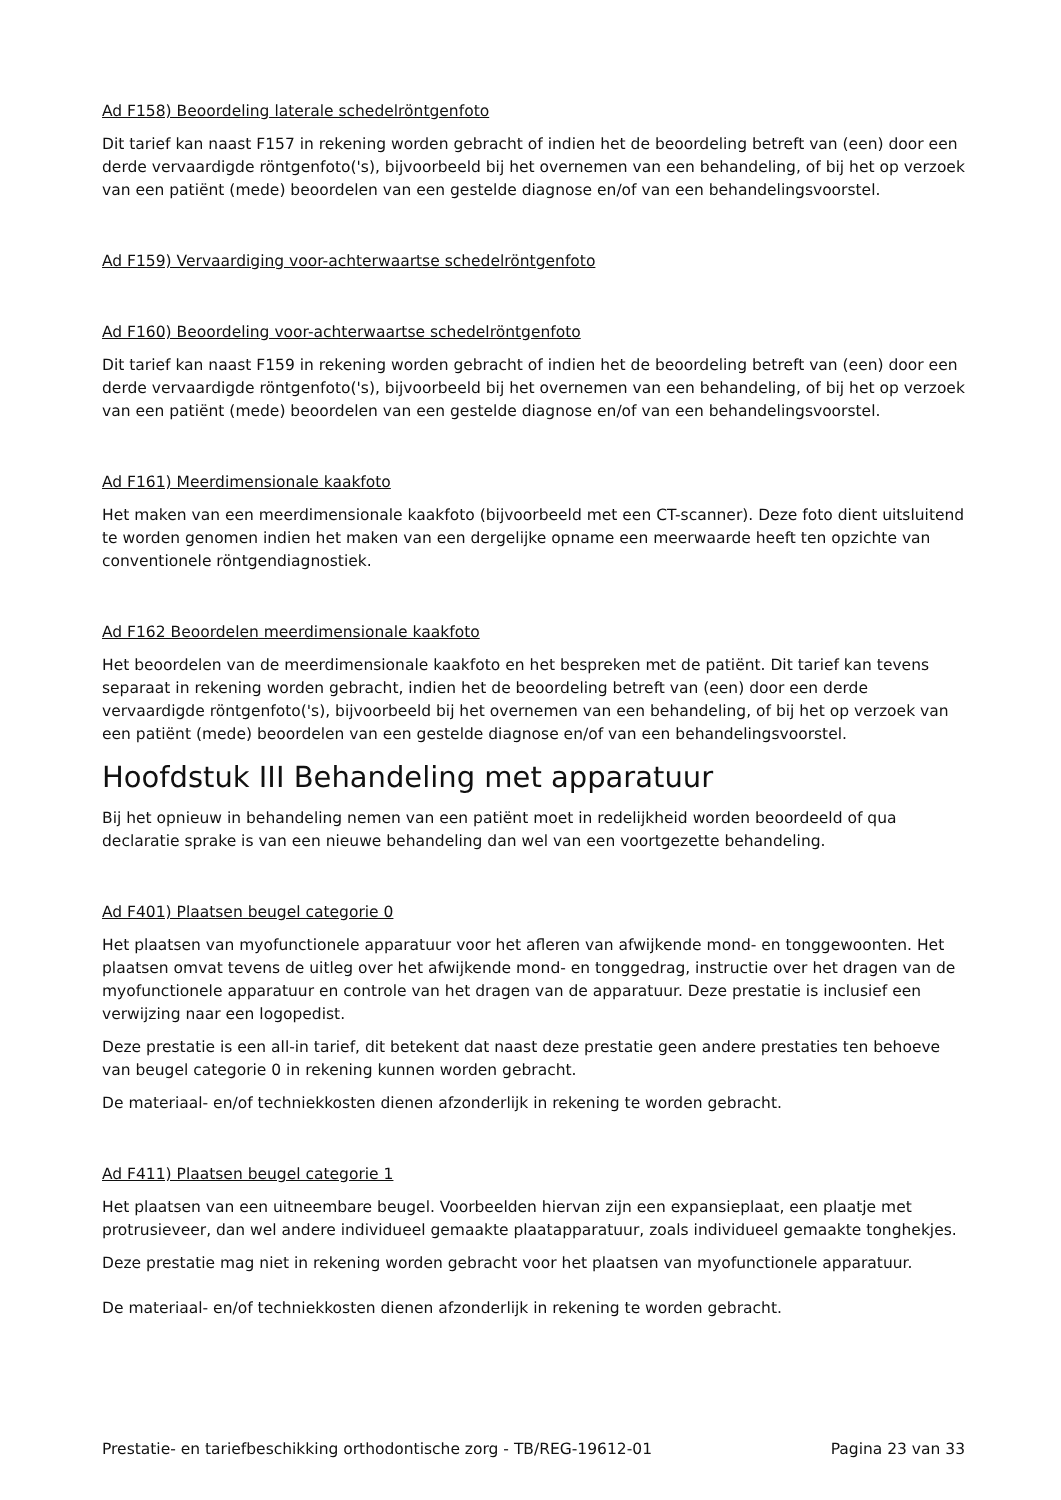Ad F158) Beoordeling laterale schedelröntgenfoto
Dit tarief kan naast F157 in rekening worden gebracht of indien het de beoordeling betreft van (een) door een derde vervaardigde röntgenfoto('s), bijvoorbeeld bij het overnemen van een behandeling, of bij het op verzoek van een patiënt (mede) beoordelen van een gestelde diagnose en/of van een behandelingsvoorstel.
Ad F159) Vervaardiging voor-achterwaartse schedelröntgenfoto
Ad F160) Beoordeling voor-achterwaartse schedelröntgenfoto
Dit tarief kan naast F159 in rekening worden gebracht of indien het de beoordeling betreft van (een) door een derde vervaardigde röntgenfoto('s), bijvoorbeeld bij het overnemen van een behandeling, of bij het op verzoek van een patiënt (mede) beoordelen van een gestelde diagnose en/of van een behandelingsvoorstel.
Ad F161) Meerdimensionale kaakfoto
Het maken van een meerdimensionale kaakfoto (bijvoorbeeld met een CT-scanner). Deze foto dient uitsluitend te worden genomen indien het maken van een dergelijke opname een meerwaarde heeft ten opzichte van conventionele röntgendiagnostiek.
Ad F162 Beoordelen meerdimensionale kaakfoto
Het beoordelen van de meerdimensionale kaakfoto en het bespreken met de patiënt. Dit tarief kan tevens separaat in rekening worden gebracht, indien het de beoordeling betreft van (een) door een derde vervaardigde röntgenfoto('s), bijvoorbeeld bij het overnemen van een behandeling, of bij het op verzoek van een patiënt (mede) beoordelen van een gestelde diagnose en/of van een behandelingsvoorstel.
Hoofdstuk III Behandeling met apparatuur
Bij het opnieuw in behandeling nemen van een patiënt moet in redelijkheid worden beoordeeld of qua declaratie sprake is van een nieuwe behandeling dan wel van een voortgezette behandeling.
Ad F401) Plaatsen beugel categorie 0
Het plaatsen van myofunctionele apparatuur voor het afleren van afwijkende mond- en tonggewoonten. Het plaatsen omvat tevens de uitleg over het afwijkende mond- en tonggedrag, instructie over het dragen van de myofunctionele apparatuur en controle van het dragen van de apparatuur. Deze prestatie is inclusief een verwijzing naar een logopedist.
Deze prestatie is een all-in tarief, dit betekent dat naast deze prestatie geen andere prestaties ten behoeve van beugel categorie 0 in rekening kunnen worden gebracht.
De materiaal- en/of techniekkosten dienen afzonderlijk in rekening te worden gebracht.
Ad F411) Plaatsen beugel categorie 1
Het plaatsen van een uitneembare beugel. Voorbeelden hiervan zijn een expansieplaat, een plaatje met protrusieveer, dan wel andere individueel gemaakte plaatapparatuur, zoals individueel gemaakte tonghekjes.
Deze prestatie mag niet in rekening worden gebracht voor het plaatsen van myofunctionele apparatuur.
De materiaal- en/of techniekkosten dienen afzonderlijk in rekening te worden gebracht.
Prestatie- en tariefbeschikking orthodontische zorg - TB/REG-19612-01 Pagina 23 van 33